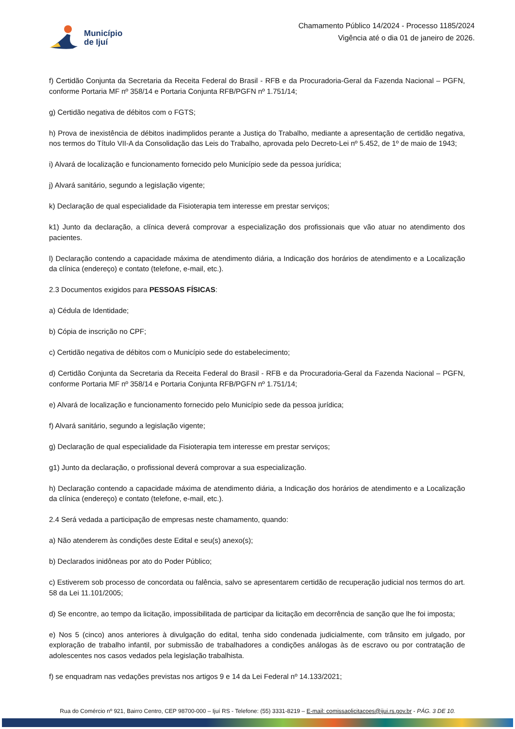Município
de Ijuí
Chamamento Público 14/2024 - Processo 1185/2024
Vigência até o dia 01 de janeiro de 2026.
f) Certidão Conjunta da Secretaria da Receita Federal do Brasil - RFB e da Procuradoria-Geral da Fazenda Nacional – PGFN, conforme Portaria MF nº 358/14 e Portaria Conjunta RFB/PGFN nº 1.751/14;
g) Certidão negativa de débitos com o FGTS;
h) Prova de inexistência de débitos inadimplidos perante a Justiça do Trabalho, mediante a apresentação de certidão negativa, nos termos do Título VII-A da Consolidação das Leis do Trabalho, aprovada pelo Decreto-Lei nº 5.452, de 1º de maio de 1943;
i) Alvará de localização e funcionamento fornecido pelo Município sede da pessoa jurídica;
j) Alvará sanitário, segundo a legislação vigente;
k) Declaração de qual especialidade da Fisioterapia tem interesse em prestar serviços;
k1) Junto da declaração, a clínica deverá comprovar a especialização dos profissionais que vão atuar no atendimento dos pacientes.
l) Declaração contendo a capacidade máxima de atendimento diária, a Indicação dos horários de atendimento e a Localização da clínica (endereço) e contato (telefone, e-mail, etc.).
2.3 Documentos exigidos para PESSOAS FÍSICAS:
a) Cédula de Identidade;
b) Cópia de inscrição no CPF;
c) Certidão negativa de débitos com o Município sede do estabelecimento;
d) Certidão Conjunta da Secretaria da Receita Federal do Brasil - RFB e da Procuradoria-Geral da Fazenda Nacional – PGFN, conforme Portaria MF nº 358/14 e Portaria Conjunta RFB/PGFN nº 1.751/14;
e) Alvará de localização e funcionamento fornecido pelo Município sede da pessoa jurídica;
f) Alvará sanitário, segundo a legislação vigente;
g) Declaração de qual especialidade da Fisioterapia tem interesse em prestar serviços;
g1) Junto da declaração, o profissional deverá comprovar a sua especialização.
h) Declaração contendo a capacidade máxima de atendimento diária, a Indicação dos horários de atendimento e a Localização da clínica (endereço) e contato (telefone, e-mail, etc.).
2.4 Será vedada a participação de empresas neste chamamento, quando:
a) Não atenderem às condições deste Edital e seu(s) anexo(s);
b) Declarados inidôneas por ato do Poder Público;
c) Estiverem sob processo de concordata ou falência, salvo se apresentarem certidão de recuperação judicial nos termos do art. 58 da Lei 11.101/2005;
d) Se encontre, ao tempo da licitação, impossibilitada de participar da licitação em decorrência de sanção que lhe foi imposta;
e) Nos 5 (cinco) anos anteriores à divulgação do edital, tenha sido condenada judicialmente, com trânsito em julgado, por exploração de trabalho infantil, por submissão de trabalhadores a condições análogas às de escravo ou por contratação de adolescentes nos casos vedados pela legislação trabalhista.
f) se enquadram nas vedações previstas nos artigos 9 e 14 da Lei Federal nº 14.133/2021;
Rua do Comércio nº 921, Bairro Centro, CEP 98700-000 – Ijuí RS - Telefone: (55) 3331-8219 – E-mail: comissaolicitacoes@ijui.rs.gov.br - PÁG. 3 DE 10.